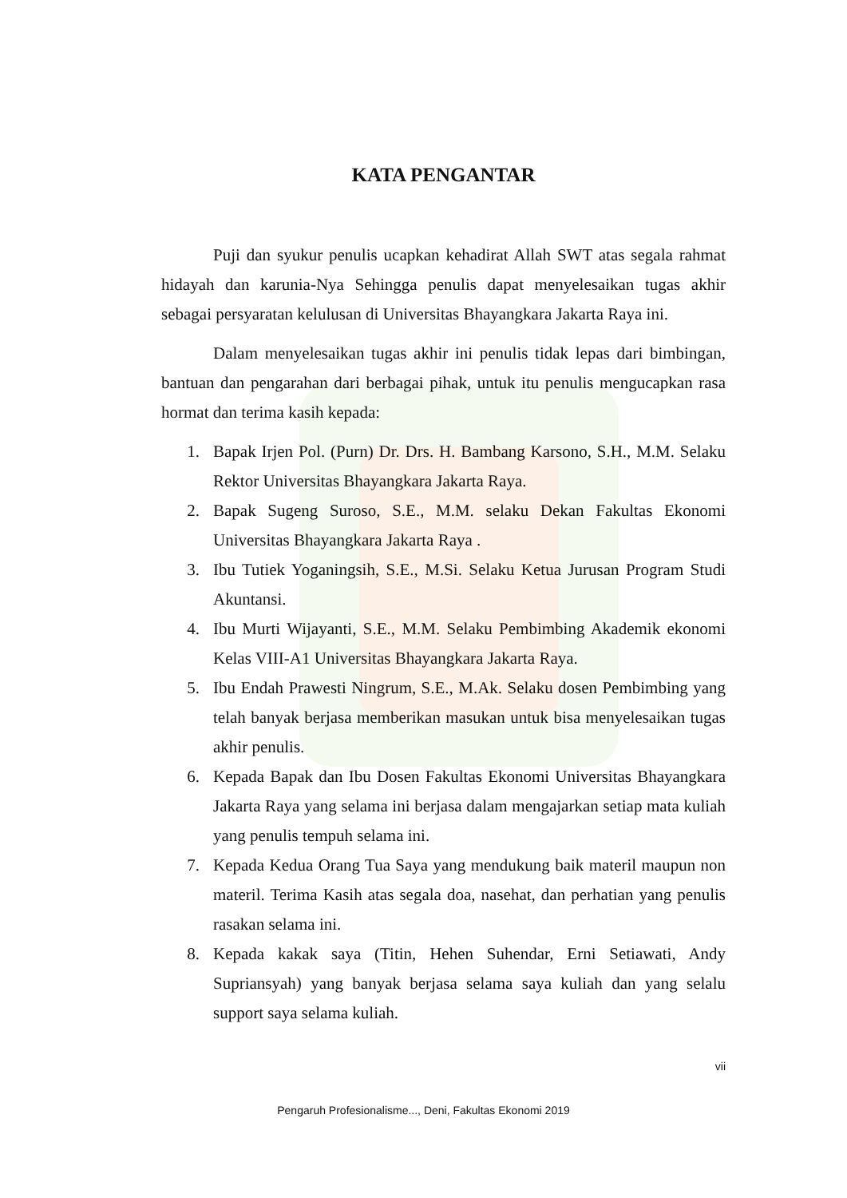KATA PENGANTAR
Puji dan syukur penulis ucapkan kehadirat Allah SWT atas segala rahmat hidayah dan karunia-Nya Sehingga penulis dapat menyelesaikan tugas akhir sebagai persyaratan kelulusan di Universitas Bhayangkara Jakarta Raya ini.
Dalam menyelesaikan tugas akhir ini penulis tidak lepas dari bimbingan, bantuan dan pengarahan dari berbagai pihak, untuk itu penulis mengucapkan rasa hormat dan terima kasih kepada:
1. Bapak Irjen Pol. (Purn) Dr. Drs. H. Bambang Karsono, S.H., M.M. Selaku Rektor Universitas Bhayangkara Jakarta Raya.
2. Bapak Sugeng Suroso, S.E., M.M. selaku Dekan Fakultas Ekonomi Universitas Bhayangkara Jakarta Raya .
3. Ibu Tutiek Yoganingsih, S.E., M.Si. Selaku Ketua Jurusan Program Studi Akuntansi.
4. Ibu Murti Wijayanti, S.E., M.M. Selaku Pembimbing Akademik ekonomi Kelas VIII-A1 Universitas Bhayangkara Jakarta Raya.
5. Ibu Endah Prawesti Ningrum, S.E., M.Ak. Selaku dosen Pembimbing yang telah banyak berjasa memberikan masukan untuk bisa menyelesaikan tugas akhir penulis.
6. Kepada Bapak dan Ibu Dosen Fakultas Ekonomi Universitas Bhayangkara Jakarta Raya yang selama ini berjasa dalam mengajarkan setiap mata kuliah yang penulis tempuh selama ini.
7. Kepada Kedua Orang Tua Saya yang mendukung baik materil maupun non materil. Terima Kasih atas segala doa, nasehat, dan perhatian yang penulis rasakan selama ini.
8. Kepada kakak saya (Titin, Hehen Suhendar, Erni Setiawati, Andy Supriansyah) yang banyak berjasa selama saya kuliah dan yang selalu support saya selama kuliah.
vii
Pengaruh Profesionalisme..., Deni, Fakultas Ekonomi 2019